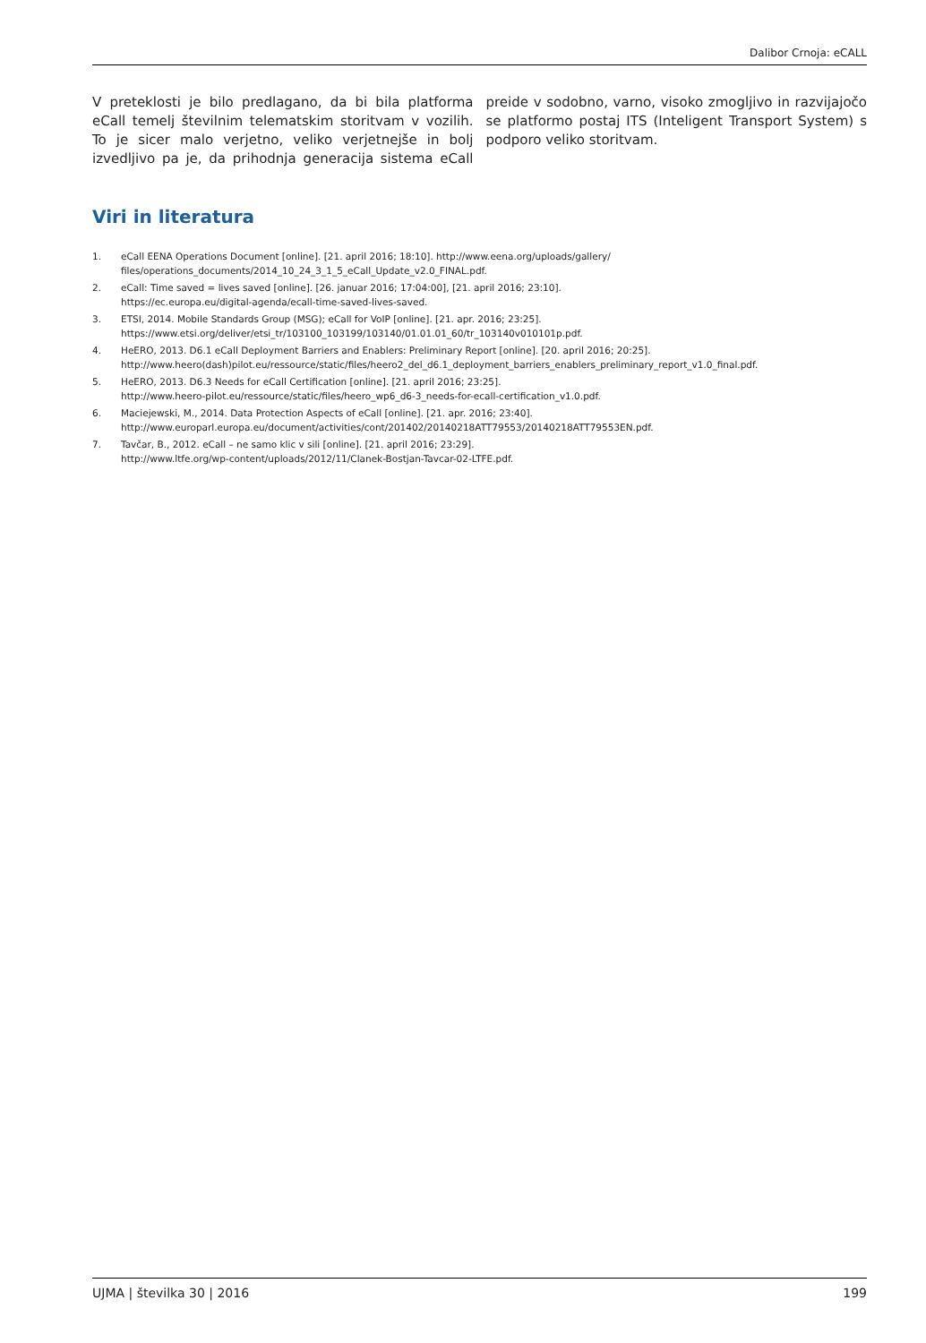Dalibor Crnoja: eCALL
V preteklosti je bilo predlagano, da bi bila platforma eCall temelj številnim telematskim storitvam v vozilih. To je sicer malo verjetno, veliko verjetnejše in bolj izvedljivo pa je, da prihodnja generacija sistema eCall preide v sodobno, varno, visoko zmogljivo in razvijajočo se platformo postaj ITS (Inteligent Transport System) s podporo veliko storitvam.
Viri in literatura
1. eCall EENA Operations Document [online]. [21. april 2016; 18:10]. http://www.eena.org/uploads/gallery/
files/operations_documents/2014_10_24_3_1_5_eCall_Update_v2.0_FINAL.pdf.
2. eCall: Time saved = lives saved [online]. [26. januar 2016; 17:04:00], [21. april 2016; 23:10].
https://ec.europa.eu/digital-agenda/ecall-time-saved-lives-saved.
3. ETSI, 2014. Mobile Standards Group (MSG); eCall for VoIP [online]. [21. apr. 2016; 23:25].
https://www.etsi.org/deliver/etsi_tr/103100_103199/103140/01.01.01_60/tr_103140v010101p.pdf.
4. HeERO, 2013. D6.1 eCall Deployment Barriers and Enablers: Preliminary Report [online]. [20. april 2016; 20:25].
http://www.heero(dash)pilot.eu/ressource/static/files/heero2_del_d6.1_deployment_barriers_enablers_preliminary_report_v1.0_final.pdf.
5. HeERO, 2013. D6.3 Needs for eCall Certification [online]. [21. april 2016; 23:25].
http://www.heero-pilot.eu/ressource/static/files/heero_wp6_d6-3_needs-for-ecall-certification_v1.0.pdf.
6. Maciejewski, M., 2014. Data Protection Aspects of eCall [online]. [21. apr. 2016; 23:40].
http://www.europarl.europa.eu/document/activities/cont/201402/20140218ATT79553/20140218ATT79553EN.pdf.
7. Tavčar, B., 2012. eCall – ne samo klic v sili [online]. [21. april 2016; 23:29].
http://www.ltfe.org/wp-content/uploads/2012/11/Clanek-Bostjan-Tavcar-02-LTFE.pdf.
UJMA | številka 30 | 2016 199